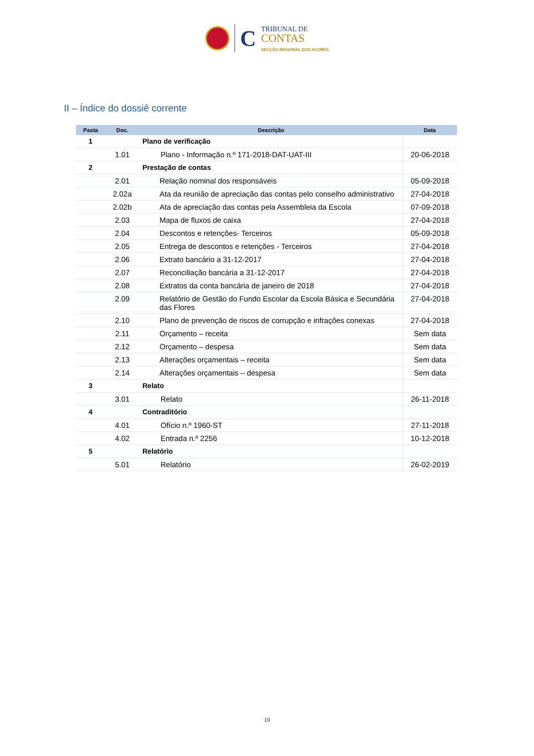C
TRIBUNAL DE
CONTAS
SECÇÃO REGIONAL DOS AÇORES
II – Índice do dossiê corrente
| Pasta | Doc. | Descrição | Data |
| --- | --- | --- | --- |
| 1 | | Plano de verificação | |
| | 1.01 | Plano - Informação n.º 171-2018-DAT-UAT-III | 20-06-2018 |
| 2 | | Prestação de contas | |
| | 2.01 | Relação nominal dos responsáveis | 05-09-2018 |
| | 2.02a | Ata da reunião de apreciação das contas pelo conselho administrativo | 27-04-2018 |
| | 2.02b | Ata de apreciação das contas pela Assembleia da Escola | 07-09-2018 |
| | 2.03 | Mapa de fluxos de caixa | 27-04-2018 |
| | 2.04 | Descontos e retenções- Terceiros | 05-09-2018 |
| | 2.05 | Entrega de descontos e retenções - Terceiros | 27-04-2018 |
| | 2.06 | Extrato bancário a 31-12-2017 | 27-04-2018 |
| | 2.07 | Reconciliação bancária a 31-12-2017 | 27-04-2018 |
| | 2.08 | Extratos da conta bancária de janeiro de 2018 | 27-04-2018 |
| | 2.09 | Relatório de Gestão do Fundo Escolar da Escola Básica e Secundária das Flores | 27-04-2018 |
| | 2.10 | Plano de prevenção de riscos de corrupção e infrações conexas | 27-04-2018 |
| | 2.11 | Orçamento – receita | Sem data |
| | 2.12 | Orçamento – despesa | Sem data |
| | 2.13 | Alterações orçamentais – receita | Sem data |
| | 2.14 | Alterações orçamentais – despesa | Sem data |
| 3 | | Relato | |
| | 3.01 | Relato | 26-11-2018 |
| 4 | | Contraditório | |
| | 4.01 | Ofício n.º 1960-ST | 27-11-2018 |
| | 4.02 | Entrada n.º 2256 | 10-12-2018 |
| 5 | | Relatório | |
| | 5.01 | Relatório | 26-02-2019 |
19